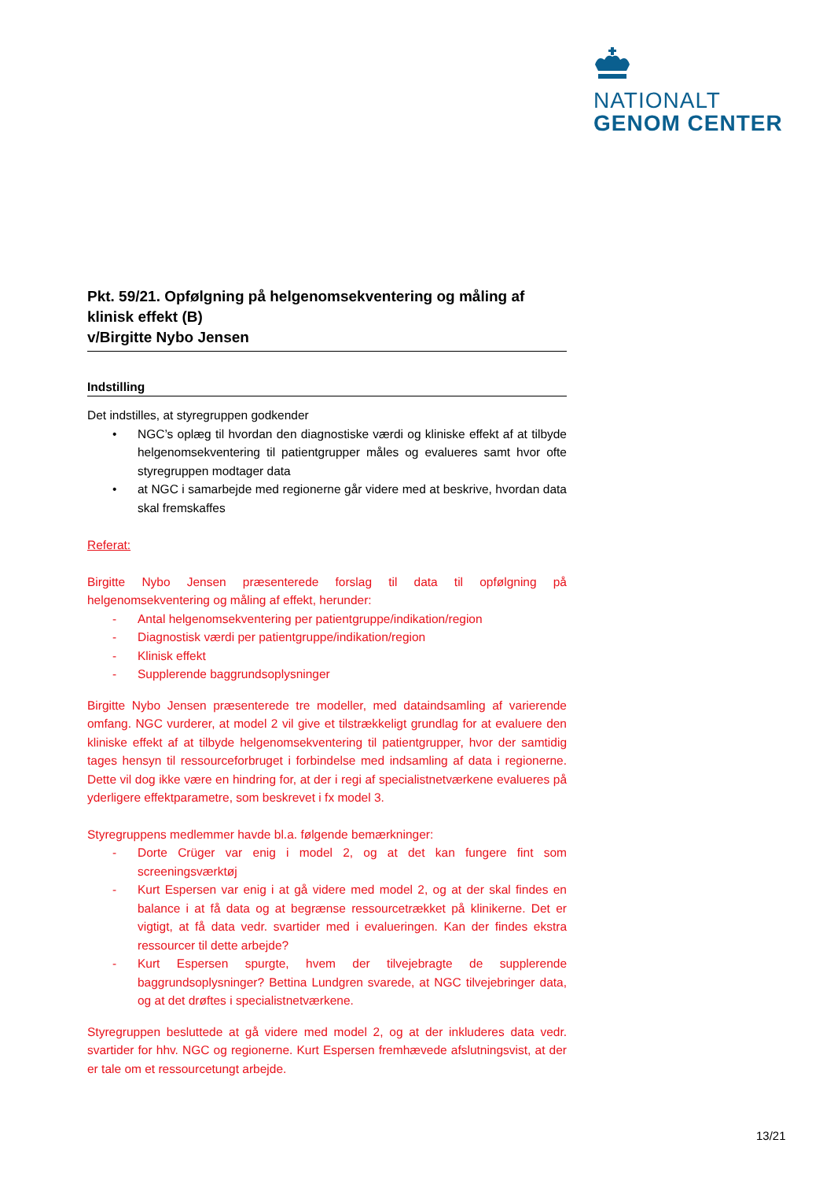NATIONALT
GENOM CENTER
Pkt. 59/21. Opfølgning på helgenomsekventering og måling af klinisk effekt (B)
v/Birgitte Nybo Jensen
Indstilling
Det indstilles, at styregruppen godkender
• NGC’s oplæg til hvordan den diagnostiske værdi og kliniske effekt af at tilbyde helgenomsekventering til patientgrupper måles og evalueres samt hvor ofte styregruppen modtager data
• at NGC i samarbejde med regionerne går videre med at beskrive, hvordan data skal fremskaffes
Referat:
Birgitte Nybo Jensen præsenterede forslag til data til opfølgning på helgenomsekventering og måling af effekt, herunder:
- Antal helgenomsekventering per patientgruppe/indikation/region
- Diagnostisk værdi per patientgruppe/indikation/region
- Klinisk effekt
- Supplerende baggrundsoplysninger
Birgitte Nybo Jensen præsenterede tre modeller, med dataindsamling af varierende omfang. NGC vurderer, at model 2 vil give et tilstrækkeligt grundlag for at evaluere den kliniske effekt af at tilbyde helgenomsekventering til patientgrupper, hvor der samtidig tages hensyn til ressourceforbruget i forbindelse med indsamling af data i regionerne. Dette vil dog ikke være en hindring for, at der i regi af specialistnetværkene evalueres på yderligere effektparametre, som beskrevet i fx model 3.
Styregruppens medlemmer havde bl.a. følgende bemærkninger:
- Dorte Crüger var enig i model 2, og at det kan fungere fint som screeningsværktøj
- Kurt Espersen var enig i at gå videre med model 2, og at der skal findes en balance i at få data og at begrænse ressourcetrækket på klinikerne. Det er vigtigt, at få data vedr. svartider med i evalueringen. Kan der findes ekstra ressourcer til dette arbejde?
- Kurt Espersen spurgte, hvem der tilvejebragte de supplerende baggrundsoplysninger? Bettina Lundgren svarede, at NGC tilvejebringer data, og at det drøftes i specialistnetværkene.
Styregruppen besluttede at gå videre med model 2, og at der inkluderes data vedr. svartider for hhv. NGC og regionerne. Kurt Espersen fremhævede afslutningsvist, at der er tale om et ressourcetungt arbejde.
13/21